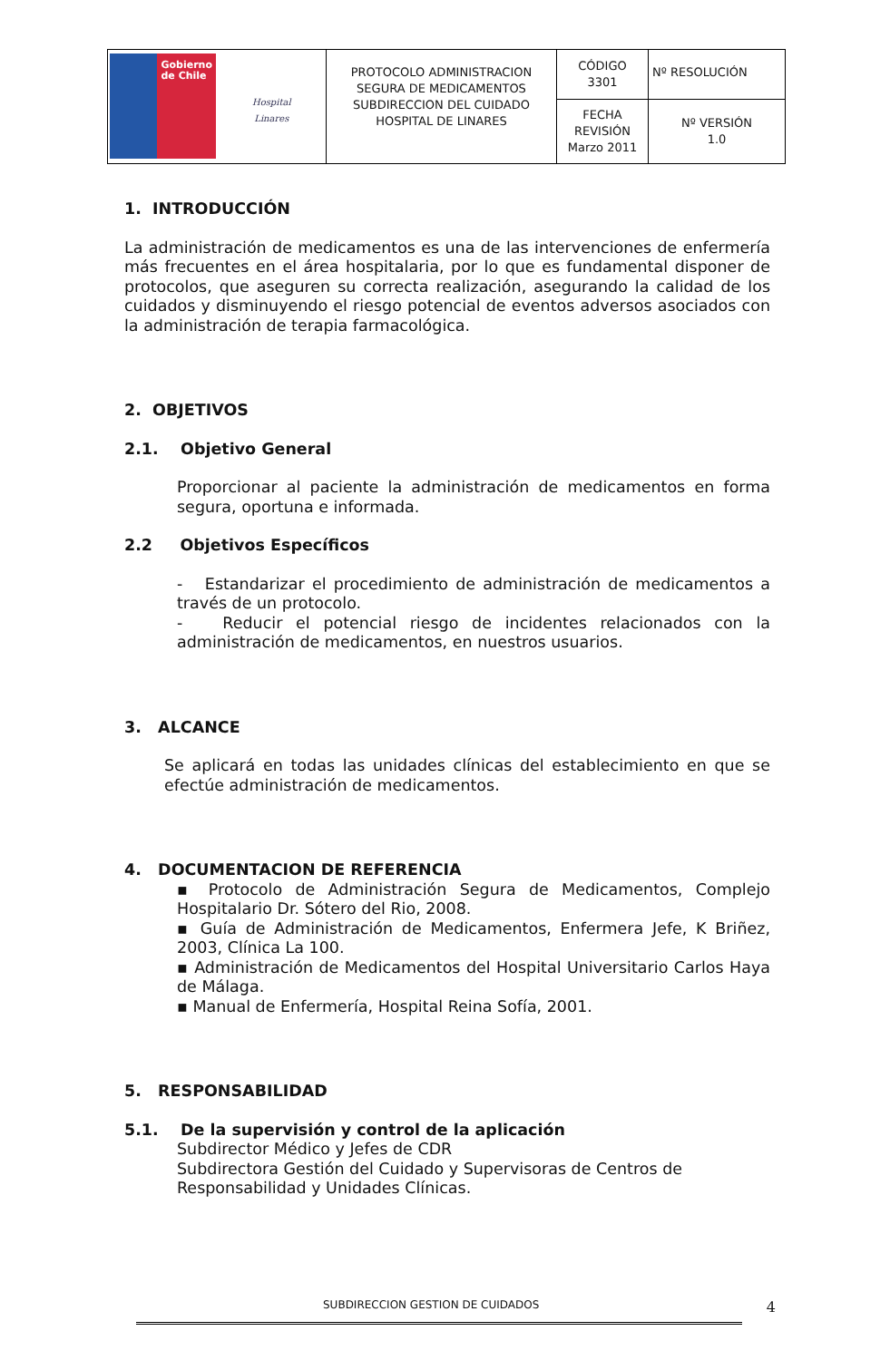| Gobierno de Chile Hospital Linares | PROTOCOLO ADMINISTRACION SEGURA DE MEDICAMENTOS SUBDIRECCION DEL CUIDADO HOSPITAL DE LINARES | CÓDIGO 3301 | Nº RESOLUCIÓN |
| | | FECHA REVISIÓN Marzo 2011 | Nº VERSIÓN 1.0 |
1. INTRODUCCIÓN
La administración de medicamentos es una de las intervenciones de enfermería más frecuentes en el área hospitalaria, por lo que es fundamental disponer de protocolos, que aseguren su correcta realización, asegurando la calidad de los cuidados y disminuyendo el riesgo potencial de eventos adversos asociados con la administración de terapia farmacológica.
2. OBJETIVOS
2.1. Objetivo General
Proporcionar al paciente la administración de medicamentos en forma segura, oportuna e informada.
2.2 Objetivos Específicos
- Estandarizar el procedimiento de administración de medicamentos a través de un protocolo.
- Reducir el potencial riesgo de incidentes relacionados con la administración de medicamentos, en nuestros usuarios.
3. ALCANCE
Se aplicará en todas las unidades clínicas del establecimiento en que se efectúe administración de medicamentos.
4. DOCUMENTACION DE REFERENCIA
▪ Protocolo de Administración Segura de Medicamentos, Complejo Hospitalario Dr. Sótero del Rio, 2008.
▪ Guía de Administración de Medicamentos, Enfermera Jefe, K Briñez, 2003, Clínica La 100.
▪ Administración de Medicamentos del Hospital Universitario Carlos Haya de Málaga.
▪ Manual de Enfermería, Hospital Reina Sofía, 2001.
5. RESPONSABILIDAD
5.1. De la supervisión y control de la aplicación
Subdirector Médico y Jefes de CDR
Subdirectora Gestión del Cuidado y Supervisoras de Centros de Responsabilidad y Unidades Clínicas.
SUBDIRECCION GESTION DE CUIDADOS 4